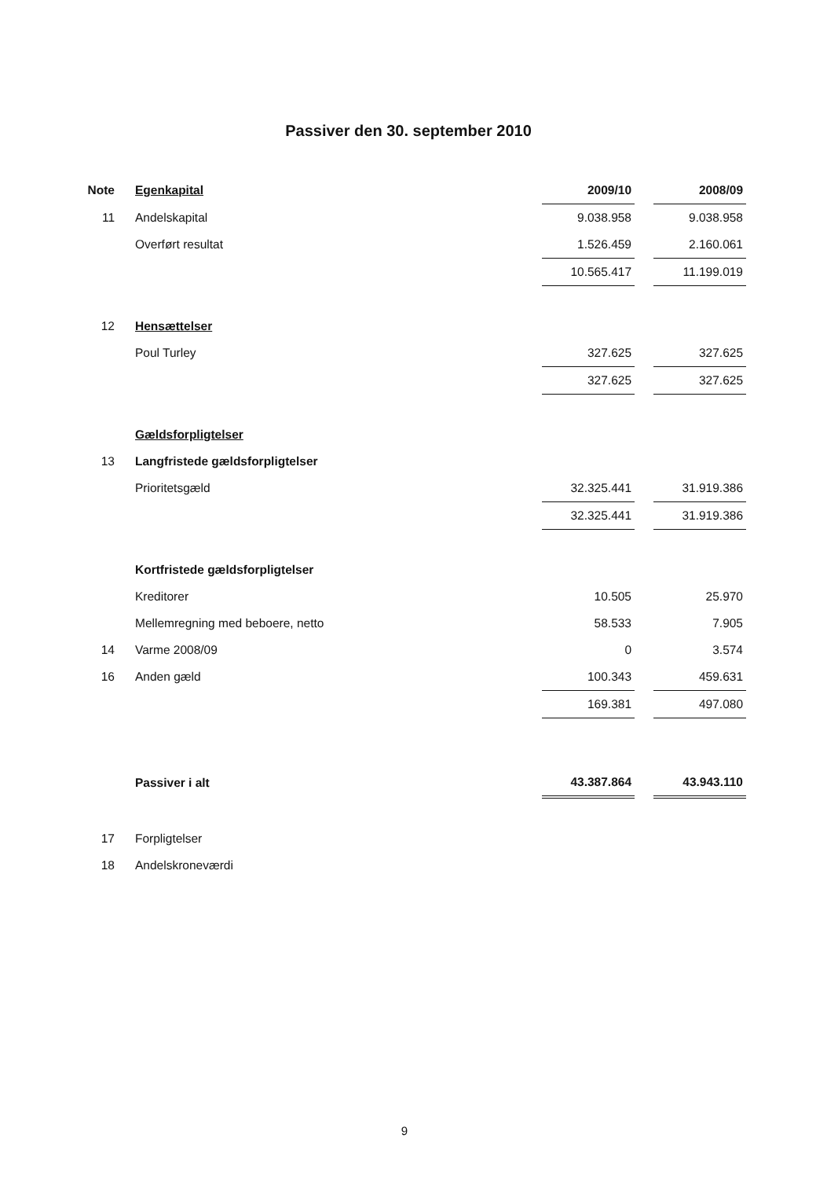Passiver den 30. september 2010
| Note | Egenkapital | 2009/10 | | 2008/09 |
| 11 | Andelskapital | 9.038.958 | | 9.038.958 |
| | Overført resultat | 1.526.459 | | 2.160.061 |
| | | 10.565.417 | | 11.199.019 |
| 12 | Hensættelser | | | |
| | Poul Turley | 327.625 | | 327.625 |
| | | 327.625 | | 327.625 |
| | Gældsforpligtelser | | | |
| 13 | Langfristede gældsforpligtelser | | | |
| | Prioritetsgæld | 32.325.441 | | 31.919.386 |
| | | 32.325.441 | | 31.919.386 |
| | Kortfristede gældsforpligtelser | | | |
| | Kreditorer | 10.505 | | 25.970 |
| | Mellemregning med beboere, netto | 58.533 | | 7.905 |
| 14 | Varme 2008/09 | 0 | | 3.574 |
| 16 | Anden gæld | 100.343 | | 459.631 |
| | | 169.381 | | 497.080 |
| | Passiver i alt | 43.387.864 | | 43.943.110 |
| 17 | Forpligtelser | | | |
| 18 | Andelskroneværdi | | | |
9